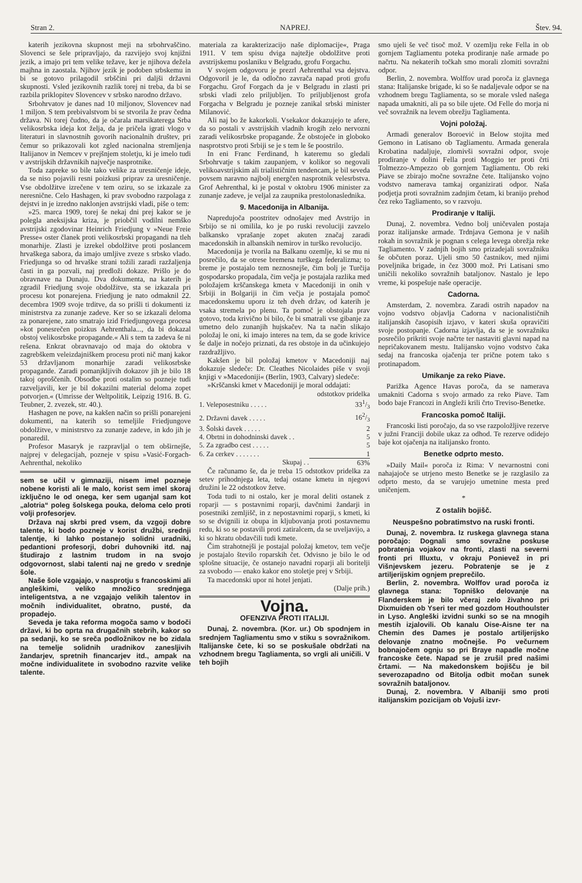Stran 2. NAPREJ. Štev. 94.
katerih jezikovna skupnost meji na srbohrvaščino. Slovenci se šele pripravljajo, da razvijejo svoj knjižni jezik, a imajo pri tem velike težave, ker je njihova dežela majhna in zaostala. Njihov jezik je podoben srbskemu in bi se gotovo prilagodil srbščini pri daljši državni skupnosti. Vsled jezikovnih razlik torej ni treba, da bi se razbila priklopitev Slovencev v srbsko narodno državo.
Srbohrvatov je danes nad 10 miljonov, Slovencev nad 1 miljon. S tem prebivalstvom bi se stvorila že prav čedna država. Ni torej čudno, da je očarala marsikaterega Srba velikosrbska ideja kot želja, da je pričela igrati vlogo v literaturi in slavnostnih govorih nacionalnih društev, pri čemur so prikazovali kot zgled nacionalna stremljenja Italijanov in Nemcev v prejšnjem stoletju, ki je imelo tudi v avstrijskih državnikih največje nasprotnike.
Toda zapreke so bile tako velike za uresničenje ideje, da se niso pojavili resni poizkusi priprav za uresničenje. Vse obdolžitve izrečene v tem oziru, so se izkazale za neresnične. Celo Hashagen, ki prav svobodno razpolaga z dejstvi in je izredno naklonjen avstrijski vladi, piše o tem:
»25. marca 1909, torej še nekaj dni prej kakor se je polegla aneksijska kriza, je priobčil vodilni nemško avstrijski zgodovinar Heinrich Friedjung v »Neue Freie Presse« oster članek proti velikosrbski propagandi na tleh monarhije. Zlasti je izrekel obdolžitve proti poslancem hrvaškega sabora, da imajo umljive zveze s srbsko vlado. Friedjunga so od hrvaške strani tožili zaradi razžaljenja časti in ga pozvali, naj predloži dokaze. Prišlo je do obravnave na Dunaju. Dva dokumenta, na katerih je zgradil Friedjung svoje obdolžitve, sta se izkazala pri procesu kot ponarejena. Friedjung je nato odmaknil 22. decembra 1909 svoje trditve, da so prišli ti dokumenti iz ministrstva za zunanje zadeve. Ker so se izkazali deloma za ponarejene, zato smatrajo izid Friedjungovega procesa »kot ponesrečen poizkus Aehrenthala..., da bi dokazal obstoj velikosrbske propagande.« Ali s tem ta zadeva še ni rešena. Enkrat obravnavajo od maja do oktobra v zagrebškem veleizdajniškem procesu proti nič manj kakor 53 državljanom monarhije zaradi velikosrbske propagande. Zaradi pomanjkljivih dokazov jih je bilo 18 takoj oproščenih. Obsodbe proti ostalim so pozneje tudi razveljavili, ker je bil dokazilni material deloma zopet potvorjen.« (Umrisse der Weltpolitik, Leipzig 1916. B. G. Teubner, 2. zvezek, str. 40.).
Hashagen ne pove, na kakšen način so prišli ponarejeni dokumenti, na katerih so temeljile Friedjungove obdolžitve, v ministrstvo za zunanje zadeve, in kdo jih je ponaredil.
Profesor Masaryk je razpravljal o tem obširnejše, najprej v delegacijah, pozneje v spisu »Vasić-Forgach-Aehrenthal, nekoliko
sem se učil v gimnaziji, nisem imel pozneje nobene koristi ali le malo, korist sem imel skoraj izključno le od onega, ker sem uganjal sam kot „alotria“ poleg šolskega pouka, deloma celo proti volji profesorjev.
Država naj skrbi pred vsem, da vzgoji dobre talente, ki bodo pozneje v korist družbi, srednji talentje, ki lahko postanejo solidni uradniki, pedantioni profesorji, dobri duhovniki itd. naj študirajo z lastnim trudom in na svojo odgovornost, slabi talenti naj ne gredo v srednje šole.
Naše šole vzgajajo, v nasprotju s francoskimi ali angleškimi, veliko množico srednjega inteligentstva, a ne vzgajajo velikih talentov in močnih individualitet, obratno, pusté, da propadejo.
Seveda je taka reforma mogoča samo v bodoči državi, ki bo oprta na drugačnih stebrih, kakor so pa sedanji, ko se sreča podložnikov ne bo zidala na temelje solidnih uradnikov zanesljivih žandarjev, spretnih financarjev itd., ampak na močne individualitete in svobodno razvite velike talente.
materiala za karakterizacijo naše diplomacije«, Praga 1911. V tem spisu dviga najtežje obdolžitve proti avstrijskemu poslaniku v Belgradu, grofu Forgachu.
V svojem odgovoru je prezrl Aehrenthal vsa dejstva. Odgovoril je le, da odločno zavrača napad proti grofu Forgachu. Grof Forgach da je v Belgradu in zlasti pri srbski vladi zelo priljubljen. To priljubljenost grofa Forgacha v Belgradu je pozneje zanikal srbski minister Milanović.
Ali naj bo že kakorkoli. Vsekakor dokazujejo te afere, da so postali v avstrijskih vladnih krogih zelo nervozni zaradi velikosrbske propagande. Že obstoječe in globoko nasprotstvo proti Srbiji se je s tem le še poostrilo.
In eni Franc Ferdinand, h kateremu so gledali Srbohrvatje s takim zaupanjem, v kolikor so negovali velikoavstrijskim ali trialističnim tendencam, je bil seveda povsem naravno najbolj energčen nasprotnik velesrbstva. Grof Aehrenthal, ki je postal v oktobru 1906 minister za zunanje zadeve, je veljal za zaupnika prestolonaslednika.
9. Macedonija in Albanija.
Napredujoča poostritev odnošajev med Avstrijo in Srbijo se ni omilila, ko je po ruski revoluciji zavzelo balkansko vprašanje zopet akuten značaj zaradi macedonskih in albanskih nemirov in turško revolucijo.
Macedonija je tvorila na Balkanu ozemlje, ki se mu ni posrečilo, da se otrese bremena turškega federalizma; to breme je postajalo tem neznosnejše, čim bolj je Turčija gospodarsko propadala, čim večja je postajala razlika med položajem krščanskega kmeta v Macedoniji in onih v Srbiji in Bolgariji in čim večja je postajala pomoč macedonskemu uporu iz teh dveh držav, od katerih je vsaka stremela po plenu. Ta pomoč je obstojala prav gotovo, toda krivično bi bilo, če bi smatrali vse gibanje za umetno delo zunanjih hujskačev. Na ta način slikajo položaj le oni, ki imajo interes na tem, da se gode krivice še dalje in nočejo priznati, da res obstoje in da učinkujejo razdražljivo.
Kakšen je bil položaj kmetov v Macedoniji naj dokazuje sledeče: Dr. Cleathes Nicolaides piše v svoji knjigi v »Macedoniji« (Berlin, 1903, Calvary) sledeče:
»Krščanski kmet v Macedoniji je moral oddajati:
| | odstotkov pridelka |
| 1. Veleposestniku . . . . . | 331/3 |
| 2. Državni davek . . . . . | 162/3 |
| 3. Šolski davek . . . . . | 2 |
| 4. Obrtni in dohodninski davek . . | 5 |
| 5. Za zgradbo cest . . . . . | 5 |
| 6. Za cerkev . . . . . . . | 1 |
| Skupaj . . | 63% |
Če računamo še, da je treba 15 odstotkov pridelka za setev prihodnjega leta, tedaj ostane kmetu in njegovi družini le 22 odstotkov žetve.
Toda tudi to ni ostalo, ker je moral deliti ostanek z roparji — s postavnimi roparji, davčnimi žandarji in posestniki zemljišč, in z nepostavnimi roparji, s kmeti, ki so se dvignili iz obupa in kljubovanja proti postavnemu redu, ki so se postavili proti zatiralcem, da se uveljavijo, a ki so hkratu obdavčili tudi kmete.
Čim strahotnejši je postajal položaj kmetov, tem večje je postajalo število roparskih čet. Odvisno je bilo le od splošne situacije, če ostanejo navadni roparji ali boritelji za svobodo — enako kakor eno stoletje prej v Srbiji.
Ta macedonski upor ni hotel jenjati.
(Dalje prih.)
Vojna.
OFENZIVA PROTI ITALIJI.
Dunaj, 2. novembra. (Kor. ur.) Ob spodnjem in srednjem Tagliamentu smo v stiku s sovražnikom. Italijanske čete, ki so se poskušale obdržati na vzhodnem bregu Tagliamenta, so vrgli ali uničili. V teh bojih
smo ujeli še več tisoč mož. V ozemlju reke Fella in ob gornjem Tagliamentu poteka prodiranje naše armade po načrtu. Na nekaterih točkah smo morali zlomiti sovražni odpor.
Berlin, 2. novembra. Wolffov urad poroča iz glavnega stana: Italijanske brigade, ki so še nadaljevale odpor se na vzhodnem bregu Tagliamenta, so se morale vsled našega napada umakniti, ali pa so bile ujete. Od Felle do morja ni več sovražnik na levem obrežju Tagliamenta.
Vojni položaj.
Armadi generalov Boroević in Below stojita med Gemono in Latisano ob Tagliamentu. Armada generala Krobatina nadaljuje, zlomivši sovražni odpor, svoje prodiranje v dolini Fella proti Moggio ter proti črti Tolmezzo-Ampezzo ob gornjem Tagliamentu. Ob reki Piave se zbirajo močne sovražne čete. Italijansko vojno vodstvo namerava tamkaj organizirati odpor. Naša podjetja proti sovražnim zadnjim četam, ki branijo prehod čez reko Tagliamento, so v razvoju.
Prodiranje v Italiji.
Dunaj, 2. novembra. Vedno bolj uničevalen postaja poraz italijanske armade. Trdnjava Gemona je v naših rokah in sovražnik je pognan s celega levega obrežja reke Tagliamento. V zadnjih bojih smo prizadejali sovražniku še občuten poraz. Ujeli smo 50 častnikov, med njimi poveljnika brigade, in čez 3000 mož. Pri Latisani smo uničili nekoliko sovražnih bataljonov. Nastalo je lepo vreme, ki pospešuje naše operacije.
Cadorna.
Amsterdam, 2. novembra. Zaradi ostrih napadov na vojno vodstvo objavlja Cadorna v nacionalističnih italijanskih časopisih izjavo, v kateri skuša opravičiti svoje postopanje. Cadorna izjavlja, da se je sovražniku posrečilo prikriti svoje načrte ter nastaviti glavni napad na nepričakovanem mestu. Italijansko vojno vodstvo čaka sedaj na francoska ojačenja ter prične potem tako s protinapadom.
Umikanje za reko Piave.
Parižka Agence Havas poroča, da se namerava umakniti Cadorna s svojo armado za reko Piave. Tam bodo baje Francozi in Angleži krili črto Treviso-Benetke.
Francoska pomoč Italiji.
Francoski listi poročajo, da so vse razpoložljive rezerve v južni Franciji dobile ukaz za odhod. Te rezerve odidejo baje kot ojačenja na italijansko fronto.
Benetke odprto mesto.
»Daily Mail« poroča iz Rima: V nevarnostni coni nahajajoče se utrjeno mesto Benetke se je razglasilo za odprto mesto, da se varujejo umetnine mesta pred uničenjem.
*
Z ostalih bojišč.
Neuspešno pobratimstvo na ruski fronti.
Dunaj, 2. novembra. Iz ruskega glavnega stana poročajo: Dognali smo sovražne poskuse pobratenja vojakov na fronti, zlasti na severni fronti pri Illuxtu, v okraju Ponievež in pri Višnjevskem jezeru. Pobratenje se je z artiljerijskim ognjem preprečilo.
Berlin, 2. novembra. Wolffov urad poroča iz glavnega stana: Topniško delovanje na Flanderskem je bilo včeraj zelo živahno pri Dixmuiden ob Yseri ter med gozdom Houthoulster in Lyso. Angleški izvidni sunki so se na mnogih mestih izjalovili. Ob kanalu Oise-Aisne ter na Chemin des Dames je postalo artiljerijsko delovanje znatno močnejše. Po večurnem bobnajočem ognju so pri Braye napadle močne francoske čete. Napad se je zrušil pred našimi črtami. — Na makedonskem bojišču je bil severozapadno od Bitolja odbit močan sunek sovražnih bataljonov.
Dunaj, 2. novembra. V Albaniji smo proti italijanskim pozicijam ob Vojuši izvr-